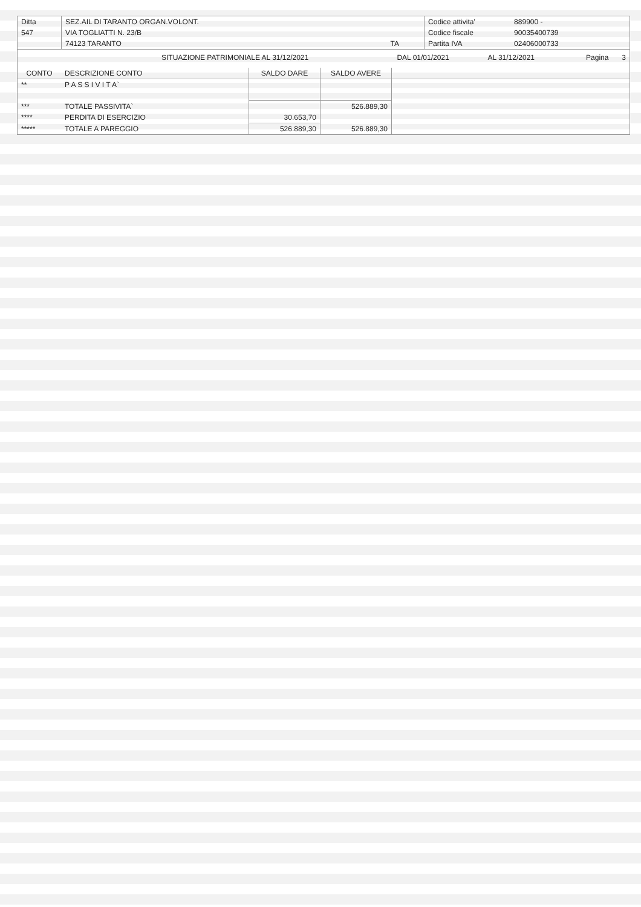| Ditta | SEZ.AIL DI TARANTO ORGAN.VOLONT. | | Codice attivita' | 889900 - |
| 547 | VIA TOGLIATTI N. 23/B | | Codice fiscale | 90035400739 |
| | 74123 TARANTO | TA | Partita IVA | 02406000733 |
| | SITUAZIONE PATRIMONIALE AL 31/12/2021 | DAL 01/01/2021 | AL 31/12/2021 | Pagina | 3 |
| CONTO | DESCRIZIONE CONTO | SALDO DARE | SALDO AVERE | |
| --- | --- | --- | --- | --- |
| ** | P A S S I V I T A` | | | |
| *** | TOTALE PASSIVITA` | | 526.889,30 | |
| **** | PERDITA DI ESERCIZIO | 30.653,70 | | |
| ***** | TOTALE A PAREGGIO | 526.889,30 | 526.889,30 | |